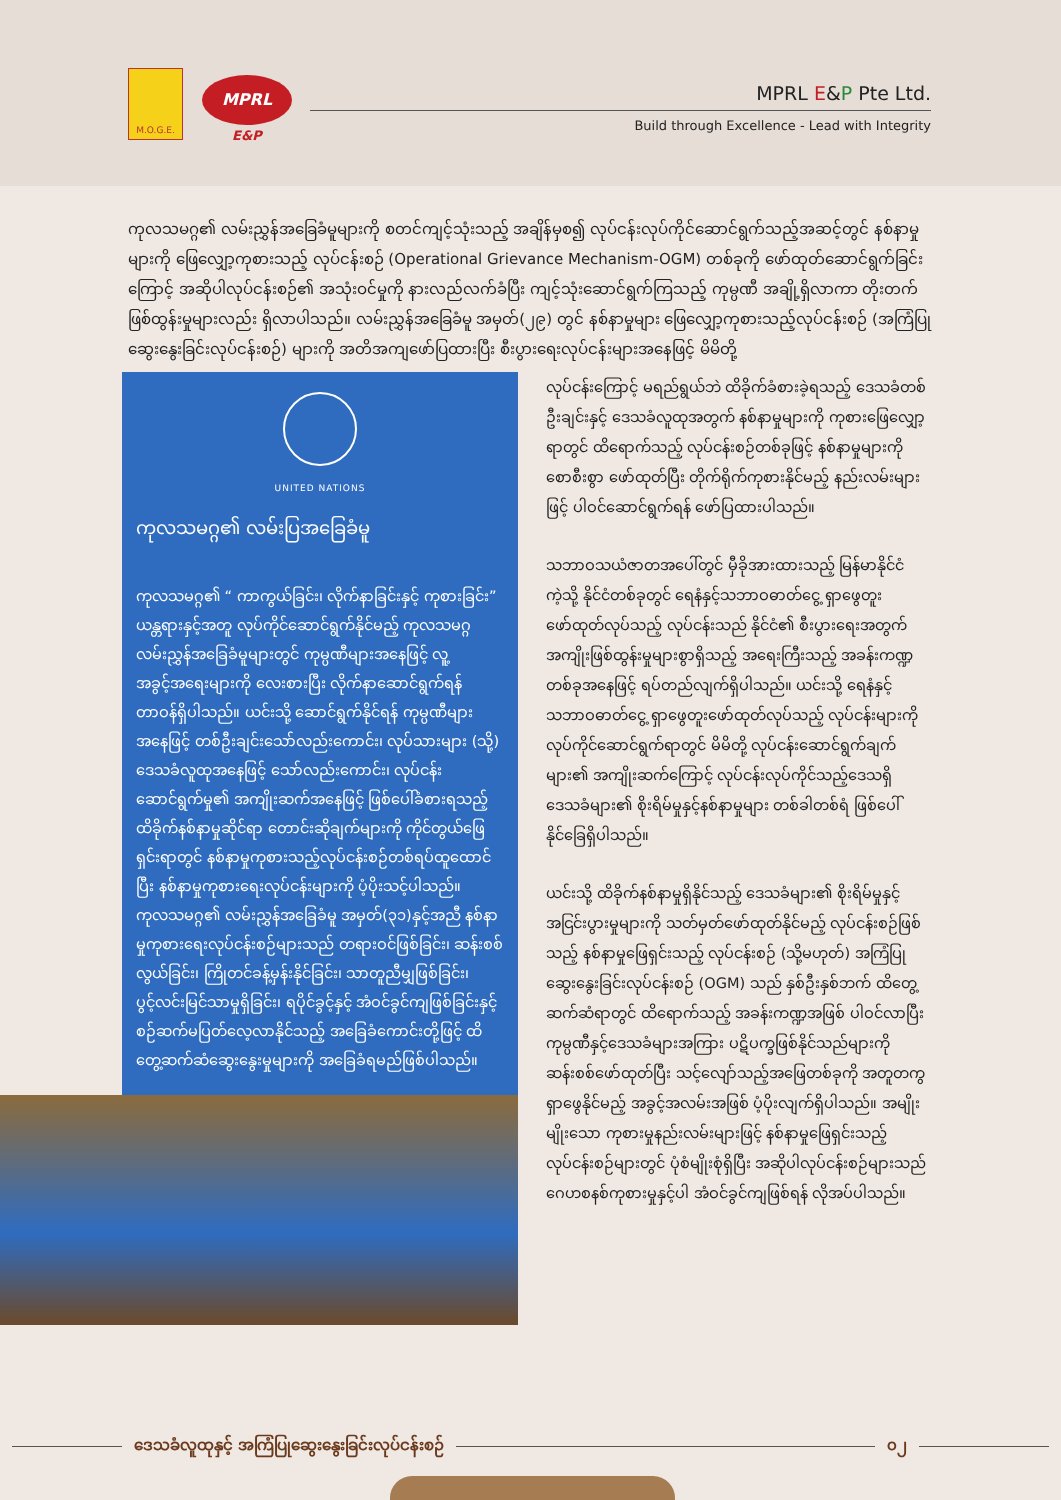M.O.G.E.
MPRL
E&P
MPRL E&P Pte Ltd.
Build through Excellence - Lead with Integrity
ကုလသမဂ္ဂ၏ လမ်းညွှန်အခြေခံမူများကို စတင်ကျင့်သုံးသည့် အချိန်မှစ၍ လုပ်ငန်းလုပ်ကိုင်ဆောင်ရွက်သည့်အဆင့်တွင် နစ်နာမှုများကို ဖြေလျှော့ကုစားသည့် လုပ်ငန်းစဉ် (Operational Grievance Mechanism-OGM) တစ်ခုကို ဖော်ထုတ်ဆောင်ရွက်ခြင်းကြောင့် အဆိုပါလုပ်ငန်းစဉ်၏ အသုံးဝင်မှုကို နားလည်လက်ခံပြီး ကျင့်သုံးဆောင်ရွက်ကြသည့် ကုမ္ပဏီ အချို့ရှိလာကာ တိုးတက်ဖြစ်ထွန်းမှုများလည်း ရှိလာပါသည်။ လမ်းညွှန်အခြေခံမူ အမှတ်(၂၉) တွင် နစ်နာမှုများ ဖြေလျှော့ကုစားသည့်လုပ်ငန်းစဉ် (အကြံပြုဆွေးနွေးခြင်းလုပ်ငန်းစဉ်) များကို အတိအကျဖော်ပြထားပြီး စီးပွားရေးလုပ်ငန်းများအနေဖြင့် မိမိတို့
UNITED NATIONS
ကုလသမဂ္ဂ၏ လမ်းပြအခြေခံမူ
ကုလသမဂ္ဂ၏ “ ကာကွယ်ခြင်း၊ လိုက်နာခြင်းနှင့် ကုစားခြင်း” ယန္တရားနှင့်အတူ လုပ်ကိုင်ဆောင်ရွက်နိုင်မည့် ကုလသမဂ္ဂလမ်းညွှန်အခြေခံမူများတွင် ကုမ္ပဏီများအနေဖြင့် လူ့အခွင့်အရေးများကို လေးစားပြီး လိုက်နာဆောင်ရွက်ရန် တာဝန်ရှိပါသည်။ ယင်းသို့ ဆောင်ရွက်နိုင်ရန် ကုမ္ပဏီများအနေဖြင့် တစ်ဦးချင်းသော်လည်းကောင်း၊ လုပ်သားများ (သို့) ဒေသခံလူထုအနေဖြင့် သော်လည်းကောင်း၊ လုပ်ငန်းဆောင်ရွက်မှု၏ အကျိုးဆက်အနေဖြင့် ဖြစ်ပေါ်ခံစားရသည့် ထိခိုက်နစ်နာမှုဆိုင်ရာ တောင်းဆိုချက်များကို ကိုင်တွယ်ဖြေရှင်းရာတွင် နစ်နာမှုကုစားသည့်လုပ်ငန်းစဉ်တစ်ရပ်ထူထောင်ပြီး နစ်နာမှုကုစားရေးလုပ်ငန်းများကို ပံ့ပိုးသင့်ပါသည်။ ကုလသမဂ္ဂ၏ လမ်းညွှန်အခြေခံမူ အမှတ်(၃၁)နှင့်အညီ နစ်နာမှုကုစားရေးလုပ်ငန်းစဉ်များသည် တရားဝင်ဖြစ်ခြင်း၊ ဆန်းစစ်လွယ်ခြင်း၊ ကြိုတင်ခန့်မှန်းနိုင်ခြင်း၊ သာတူညီမျှဖြစ်ခြင်း၊ ပွင့်လင်းမြင်သာမှုရှိခြင်း၊ ရပိုင်ခွင့်နှင့် အံဝင်ခွင်ကျဖြစ်ခြင်းနှင့် စဉ်ဆက်မပြတ်လေ့လာနိုင်သည့် အခြေခံကောင်းတို့ဖြင့် ထိတွေ့ဆက်ဆံဆွေးနွေးမှုများကို အခြေခံရမည်ဖြစ်ပါသည်။
လုပ်ငန်းကြောင့် မရည်ရွယ်ဘဲ ထိခိုက်ခံစားခဲ့ရသည့် ဒေသခံတစ်ဦးချင်းနှင့် ဒေသခံလူထုအတွက် နစ်နာမှုများကို ကုစားဖြေလျှော့ရာတွင် ထိရောက်သည့် လုပ်ငန်းစဉ်တစ်ခုဖြင့် နစ်နာမှုများကို စောစီးစွာ ဖော်ထုတ်ပြီး တိုက်ရိုက်ကုစားနိုင်မည့် နည်းလမ်းများဖြင့် ပါဝင်ဆောင်ရွက်ရန် ဖော်ပြထားပါသည်။
သဘာဝသယံဇာတအပေါ်တွင် မှီခိုအားထားသည့် မြန်မာနိုင်ငံကဲ့သို့ နိုင်ငံတစ်ခုတွင် ရေနံနှင့်သဘာဝဓာတ်ငွေ့ ရှာဖွေတူးဖော်ထုတ်လုပ်သည့် လုပ်ငန်းသည် နိုင်ငံ၏ စီးပွားရေးအတွက် အကျိုးဖြစ်ထွန်းမှုများစွာရှိသည့် အရေးကြီးသည့် အခန်းကဏ္ဍတစ်ခုအနေဖြင့် ရပ်တည်လျက်ရှိပါသည်။ ယင်းသို့ ရေနံနှင့် သဘာဝဓာတ်ငွေ့ ရှာဖွေတူးဖော်ထုတ်လုပ်သည့် လုပ်ငန်းများကို လုပ်ကိုင်ဆောင်ရွက်ရာတွင် မိမိတို့ လုပ်ငန်းဆောင်ရွက်ချက်များ၏ အကျိုးဆက်ကြောင့် လုပ်ငန်းလုပ်ကိုင်သည့်ဒေသရှိ ဒေသခံများ၏ စိုးရိမ်မှုနှင့်နစ်နာမှုများ တစ်ခါတစ်ရံ ဖြစ်ပေါ်နိုင်ခြေရှိပါသည်။
ယင်းသို့ ထိခိုက်နစ်နာမှုရှိနိုင်သည့် ဒေသခံများ၏ စိုးရိမ်မှုနှင့် အငြင်းပွားမှုများကို သတ်မှတ်ဖော်ထုတ်နိုင်မည့် လုပ်ငန်းစဉ်ဖြစ်သည့် နစ်နာမှုဖြေရှင်းသည့် လုပ်ငန်းစဉ် (သို့မဟုတ်) အကြံပြုဆွေးနွေးခြင်းလုပ်ငန်းစဉ် (OGM) သည် နှစ်ဦးနှစ်ဘက် ထိတွေ့ဆက်ဆံရာတွင် ထိရောက်သည့် အခန်းကဏ္ဍအဖြစ် ပါဝင်လာပြီး ကုမ္ပဏီနှင့်ဒေသခံများအကြား ပဋိပက္ခဖြစ်နိုင်သည်များကို ဆန်းစစ်ဖော်ထုတ်ပြီး သင့်လျော်သည့်အဖြေတစ်ခုကို အတူတကွရှာဖွေနိုင်မည့် အခွင့်အလမ်းအဖြစ် ပံ့ပိုးလျက်ရှိပါသည်။ အမျိုးမျိုးသော ကုစားမှုနည်းလမ်းများဖြင့် နစ်နာမှုဖြေရှင်းသည့် လုပ်ငန်းစဉ်များတွင် ပုံစံမျိုးစုံရှိပြီး အဆိုပါလုပ်ငန်းစဉ်များသည် ဂေဟစနစ်ကုစားမှုနှင့်ပါ အံဝင်ခွင်ကျဖြစ်ရန် လိုအပ်ပါသည်။
ဒေသခံလူထုနှင့် အကြံပြုဆွေးနွေးခြင်းလုပ်ငန်းစဉ်
၀၂